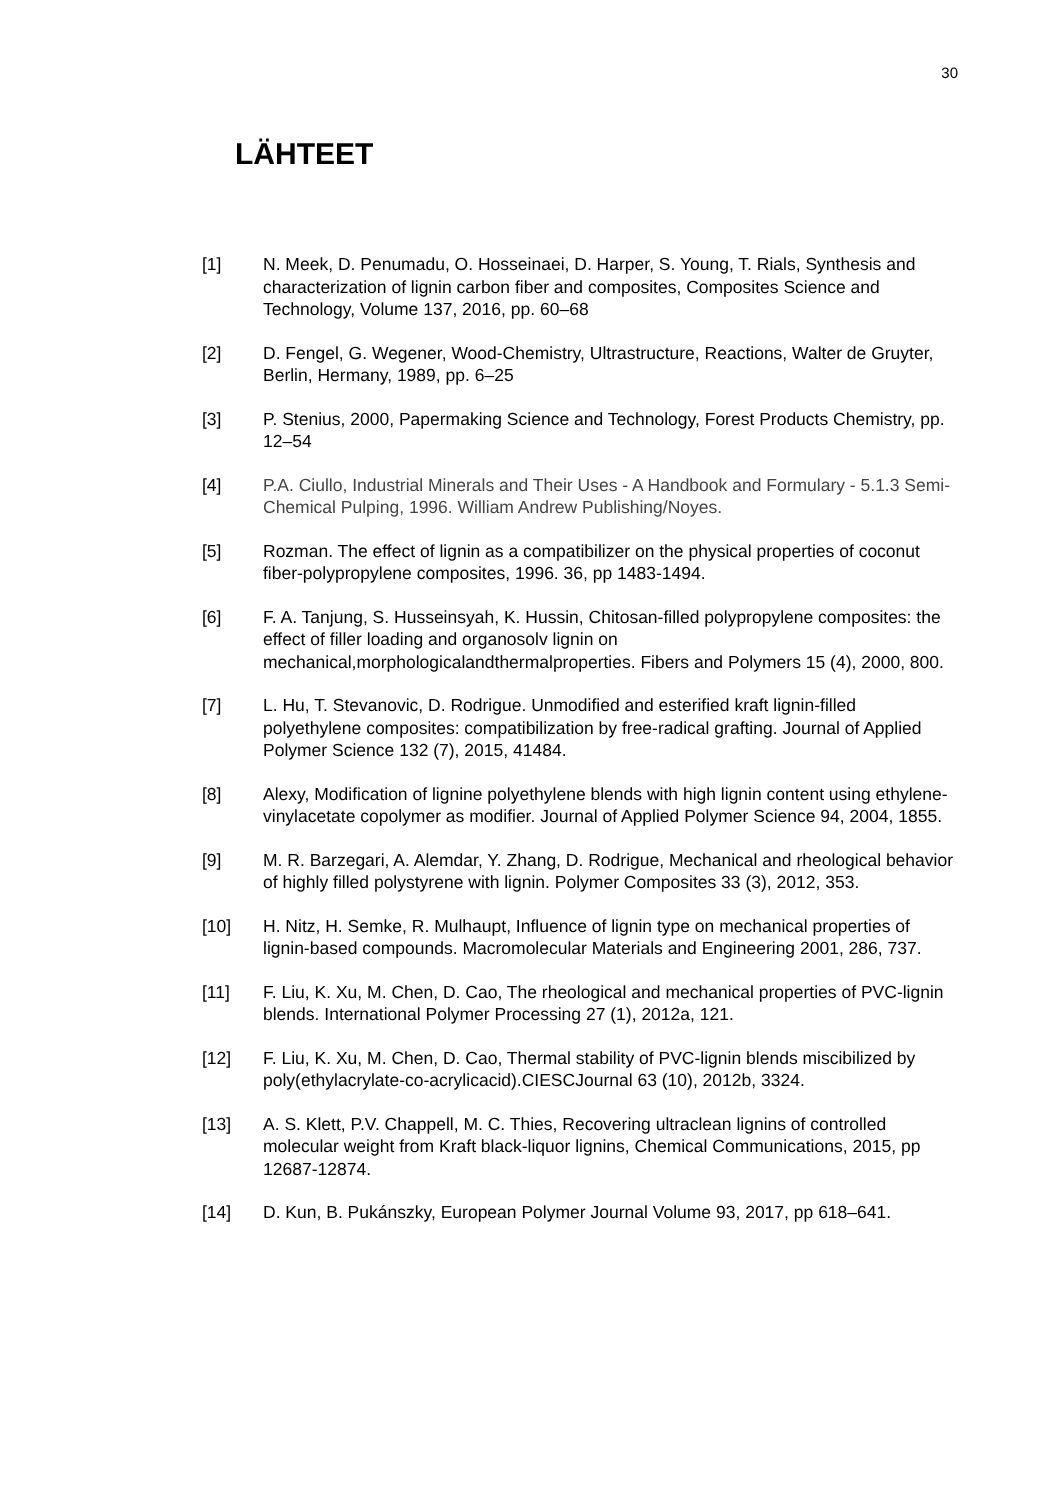30
LÄHTEET
[1] N. Meek, D. Penumadu, O. Hosseinaei, D. Harper, S. Young, T. Rials, Synthesis and characterization of lignin carbon fiber and composites, Composites Science and Technology, Volume 137, 2016, pp. 60–68
[2] D. Fengel, G. Wegener, Wood-Chemistry, Ultrastructure, Reactions, Walter de Gruyter, Berlin, Hermany, 1989, pp. 6–25
[3] P. Stenius, 2000, Papermaking Science and Technology, Forest Products Chemistry, pp. 12–54
[4] P.A. Ciullo, Industrial Minerals and Their Uses - A Handbook and Formulary - 5.1.3 Semi-Chemical Pulping, 1996. William Andrew Publishing/Noyes.
[5] Rozman. The effect of lignin as a compatibilizer on the physical properties of coconut fiber-polypropylene composites, 1996. 36, pp 1483-1494.
[6] F. A. Tanjung, S. Husseinsyah, K. Hussin, Chitosan-filled polypropylene composites: the effect of filler loading and organosolv lignin on mechanical,morphologicalandthermalproperties. Fibers and Polymers 15 (4), 2000, 800.
[7] L. Hu, T. Stevanovic, D. Rodrigue. Unmodified and esterified kraft lignin-filled polyethylene composites: compatibilization by free-radical grafting. Journal of Applied Polymer Science 132 (7), 2015, 41484.
[8] Alexy, Modification of lignine polyethylene blends with high lignin content using ethylene-vinylacetate copolymer as modifier. Journal of Applied Polymer Science 94, 2004, 1855.
[9] M. R. Barzegari, A. Alemdar, Y. Zhang, D. Rodrigue, Mechanical and rheological behavior of highly filled polystyrene with lignin. Polymer Composites 33 (3), 2012, 353.
[10] H. Nitz, H. Semke, R. Mulhaupt, Influence of lignin type on mechanical properties of lignin-based compounds. Macromolecular Materials and Engineering 2001, 286, 737.
[11] F. Liu, K. Xu, M. Chen, D. Cao, The rheological and mechanical properties of PVC-lignin blends. International Polymer Processing 27 (1), 2012a, 121.
[12] F. Liu, K. Xu, M. Chen, D. Cao, Thermal stability of PVC-lignin blends miscibilized by poly(ethylacrylate-co-acrylicacid).CIESCJournal 63 (10), 2012b, 3324.
[13] A. S. Klett, P.V. Chappell, M. C. Thies, Recovering ultraclean lignins of controlled molecular weight from Kraft black-liquor lignins, Chemical Communications, 2015, pp 12687-12874.
[14] D. Kun, B. Pukánszky, European Polymer Journal Volume 93, 2017, pp 618–641.